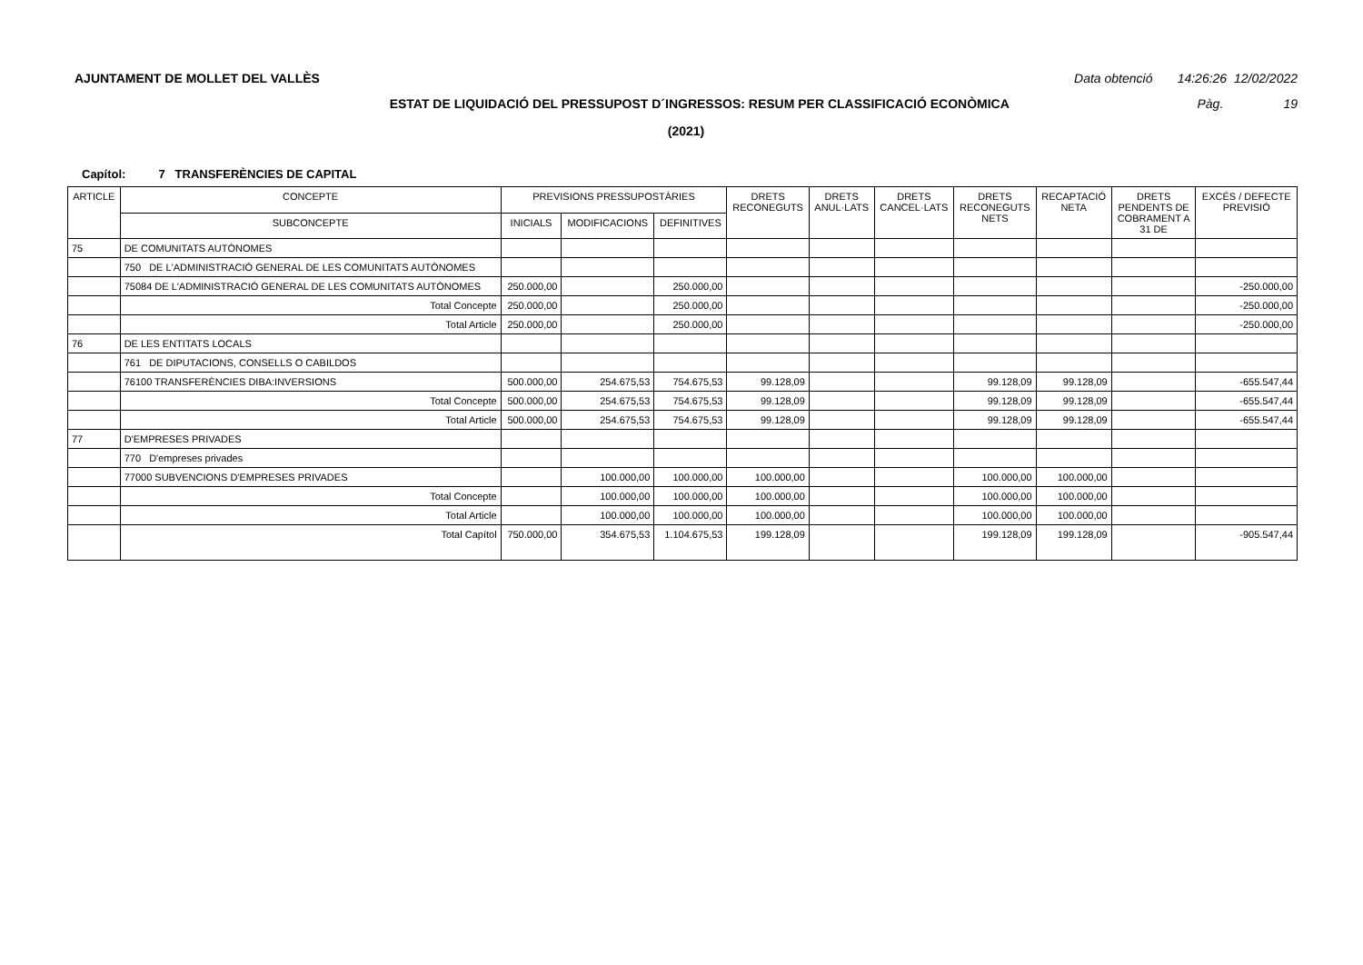AJUNTAMENT DE MOLLET DEL VALLÈS Data obtenció 14:26:26 12/02/2022
ESTAT DE LIQUIDACIÓ DEL PRESSUPOST D´INGRESSOS: RESUM PER CLASSIFICACIÓ ECONÒMICA Pàg. 19
(2021)
Capítol: 7 TRANSFERÈNCIES DE CAPITAL
| ARTICLE | CONCEPTE | PREVISIONS PRESSUPOSTÀRIES | | | DRETS RECONEGUTS | DRETS ANUL·LATS | DRETS CANCEL·LATS | DRETS RECONEGUTS NETS | RECAPTACIÓ NETA | DRETS PENDENTS DE COBRAMENT A 31 DE | EXCÉS / DEFECTE PREVISIÓ |
| --- | --- | --- | --- | --- | --- | --- | --- | --- | --- | --- | --- |
| | SUBCONCEPTE | INICIALS | MODIFICACIONS | DEFINITIVES | | | | | | | |
| 75 | DE COMUNITATS AUTÒNOMES | | | | | | | | | | |
| | 750 DE L'ADMINISTRACIÓ GENERAL DE LES COMUNITATS AUTÒNOMES | | | | | | | | | | |
| | 75084 DE L'ADMINISTRACIÓ GENERAL DE LES COMUNITATS AUTÒNOMES | 250.000,00 | | 250.000,00 | | | | | | | -250.000,00 |
| | Total Concepte | 250.000,00 | | 250.000,00 | | | | | | | -250.000,00 |
| | Total Article | 250.000,00 | | 250.000,00 | | | | | | | -250.000,00 |
| 76 | DE LES ENTITATS LOCALS | | | | | | | | | | |
| | 761 DE DIPUTACIONS, CONSELLS O CABILDOS | | | | | | | | | | |
| | 76100 TRANSFERÈNCIES DIBA:INVERSIONS | 500.000,00 | 254.675,53 | 754.675,53 | 99.128,09 | | | 99.128,09 | 99.128,09 | | -655.547,44 |
| | Total Concepte | 500.000,00 | 254.675,53 | 754.675,53 | 99.128,09 | | | 99.128,09 | 99.128,09 | | -655.547,44 |
| | Total Article | 500.000,00 | 254.675,53 | 754.675,53 | 99.128,09 | | | 99.128,09 | 99.128,09 | | -655.547,44 |
| 77 | D'EMPRESES PRIVADES | | | | | | | | | | |
| | 770 D'empreses privades | | | | | | | | | | |
| | 77000 SUBVENCIONS D'EMPRESES PRIVADES | | 100.000,00 | 100.000,00 | 100.000,00 | | | 100.000,00 | 100.000,00 | | |
| | Total Concepte | | 100.000,00 | 100.000,00 | 100.000,00 | | | 100.000,00 | 100.000,00 | | |
| | Total Article | | 100.000,00 | 100.000,00 | 100.000,00 | | | 100.000,00 | 100.000,00 | | |
| | Total Capítol | 750.000,00 | 354.675,53 | 1.104.675,53 | 199.128,09 | | | 199.128,09 | 199.128,09 | | -905.547,44 |